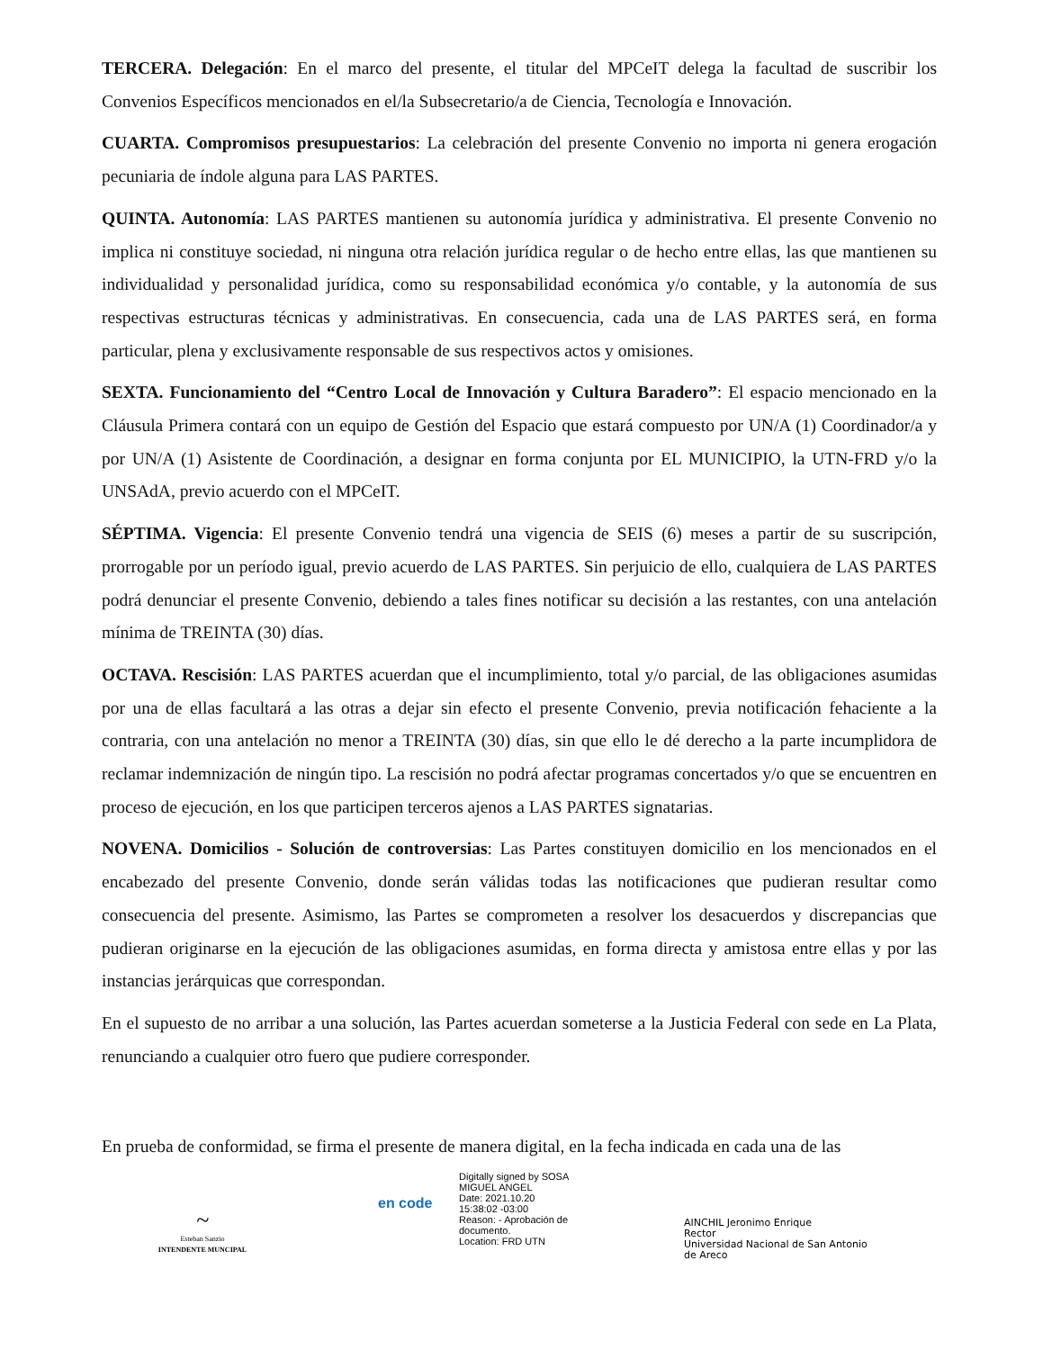TERCERA. Delegación: En el marco del presente, el titular del MPCeIT delega la facultad de suscribir los Convenios Específicos mencionados en el/la Subsecretario/a de Ciencia, Tecnología e Innovación.
CUARTA. Compromisos presupuestarios: La celebración del presente Convenio no importa ni genera erogación pecuniaria de índole alguna para LAS PARTES.
QUINTA. Autonomía: LAS PARTES mantienen su autonomía jurídica y administrativa. El presente Convenio no implica ni constituye sociedad, ni ninguna otra relación jurídica regular o de hecho entre ellas, las que mantienen su individualidad y personalidad jurídica, como su responsabilidad económica y/o contable, y la autonomía de sus respectivas estructuras técnicas y administrativas. En consecuencia, cada una de LAS PARTES será, en forma particular, plena y exclusivamente responsable de sus respectivos actos y omisiones.
SEXTA. Funcionamiento del “Centro Local de Innovación y Cultura Baradero”: El espacio mencionado en la Cláusula Primera contará con un equipo de Gestión del Espacio que estará compuesto por UN/A (1) Coordinador/a y por UN/A (1) Asistente de Coordinación, a designar en forma conjunta por EL MUNICIPIO, la UTN-FRD y/o la UNSAdA, previo acuerdo con el MPCeIT.
SÉPTIMA. Vigencia: El presente Convenio tendrá una vigencia de SEIS (6) meses a partir de su suscripción, prorrogable por un período igual, previo acuerdo de LAS PARTES. Sin perjuicio de ello, cualquiera de LAS PARTES podrá denunciar el presente Convenio, debiendo a tales fines notificar su decisión a las restantes, con una antelación mínima de TREINTA (30) días.
OCTAVA. Rescisión: LAS PARTES acuerdan que el incumplimiento, total y/o parcial, de las obligaciones asumidas por una de ellas facultará a las otras a dejar sin efecto el presente Convenio, previa notificación fehaciente a la contraria, con una antelación no menor a TREINTA (30) días, sin que ello le dé derecho a la parte incumplidora de reclamar indemnización de ningún tipo. La rescisión no podrá afectar programas concertados y/o que se encuentren en proceso de ejecución, en los que participen terceros ajenos a LAS PARTES signatarias.
NOVENA. Domicilios - Solución de controversias: Las Partes constituyen domicilio en los mencionados en el encabezado del presente Convenio, donde serán válidas todas las notificaciones que pudieran resultar como consecuencia del presente. Asimismo, las Partes se comprometen a resolver los desacuerdos y discrepancias que pudieran originarse en la ejecución de las obligaciones asumidas, en forma directa y amistosa entre ellas y por las instancias jerárquicas que correspondan.
En el supuesto de no arribar a una solución, las Partes acuerdan someterse a la Justicia Federal con sede en La Plata, renunciando a cualquier otro fuero que pudiere corresponder.
En prueba de conformidad, se firma el presente de manera digital, en la fecha indicada en cada una de las
~
Esteban Sanzio
INTENDENTE MUNCIPAL
en code
Digitally signed by SOSA
MIGUEL ANGEL
Date: 2021.10.20
15:38:02 -03:00
Reason: - Aprobación de
documento.
Location: FRD UTN
AINCHIL Jeronimo Enrique
Rector
Universidad Nacional de San Antonio
de Areco